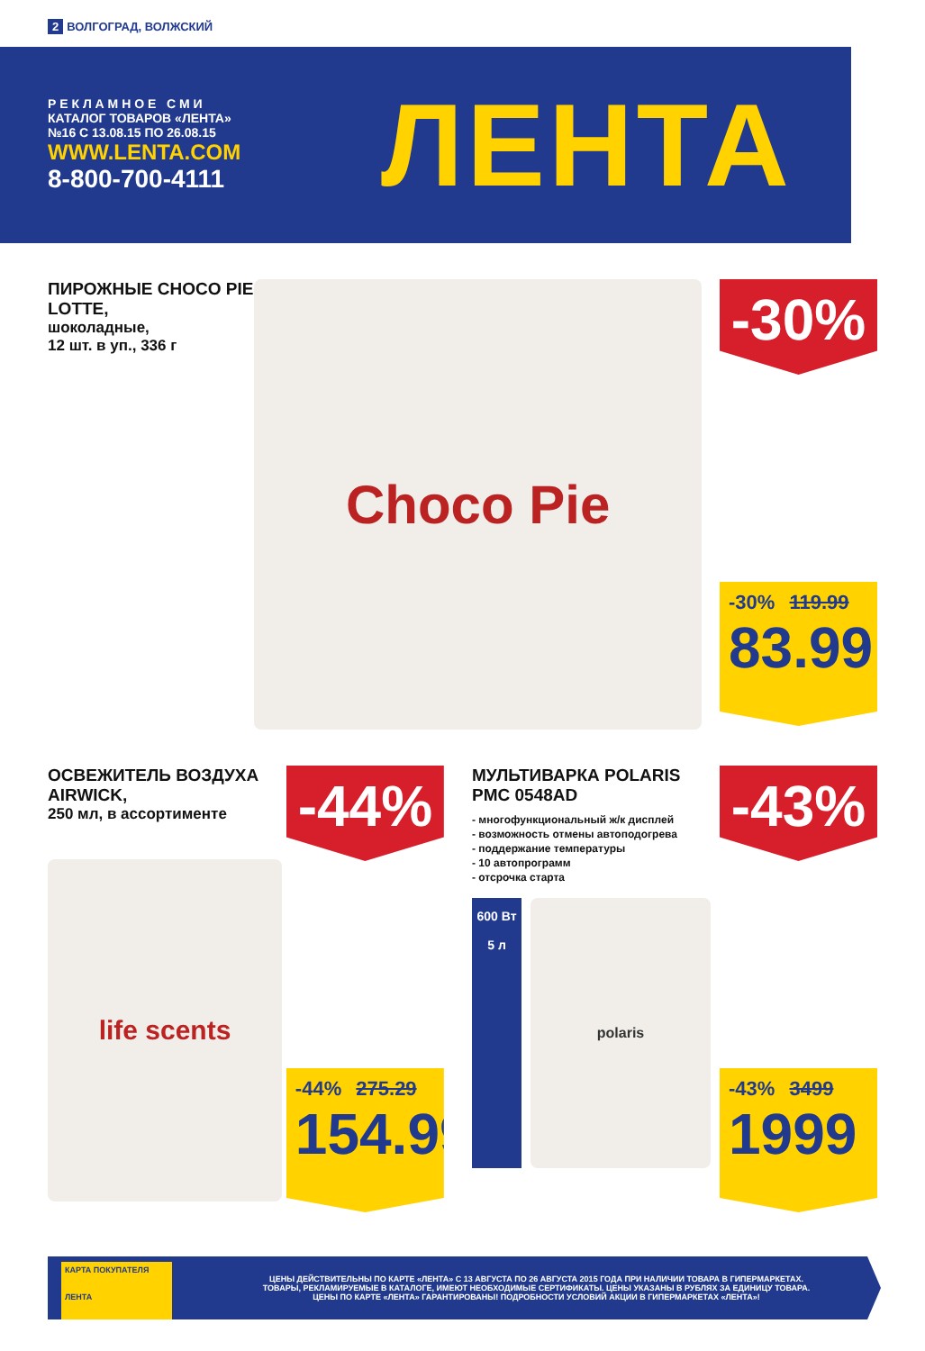2 ВОЛГОГРАД, ВОЛЖСКИЙ
Р Е К Л А М Н О Е С М И
КАТАЛОГ ТОВАРОВ «ЛЕНТА»
№16 С 13.08.15 ПО 26.08.15
WWW.LENTA.COM
8-800-700-4111
ЛЕНТА
ПИРОЖНЫЕ CHOCO PIE LOTTE,
шоколадные,
12 шт. в уп., 336 г
Choco Pie
-30%
-30% 119.99
83.99
ОСВЕЖИТЕЛЬ ВОЗДУХА AIRWICK,
250 мл, в ассортименте
life scents
-44%
-44% 275.29
154.99
МУЛЬТИВАРКА POLARIS
PMC 0548AD
- многофункциональный ж/к дисплей
- возможность отмены автоподогрева
- поддержание температуры
- 10 автопрограмм
- отсрочка старта
600 Вт
5 л
polaris
-43%
-43% 3499
1999
КАРТА ПОКУПАТЕЛЯ
ЛЕНТА
ЦЕНЫ ДЕЙСТВИТЕЛЬНЫ ПО КАРТЕ «ЛЕНТА» С 13 АВГУСТА ПО 26 АВГУСТА 2015 ГОДА ПРИ НАЛИЧИИ ТОВАРА В ГИПЕРМАРКЕТАХ.
ТОВАРЫ, РЕКЛАМИРУЕМЫЕ В КАТАЛОГЕ, ИМЕЮТ НЕОБХОДИМЫЕ СЕРТИФИКАТЫ. ЦЕНЫ УКАЗАНЫ В РУБЛЯХ ЗА ЕДИНИЦУ ТОВАРА.
ЦЕНЫ ПО КАРТЕ «ЛЕНТА» ГАРАНТИРОВАНЫ! ПОДРОБНОСТИ УСЛОВИЙ АКЦИИ В ГИПЕРМАРКЕТАХ «ЛЕНТА»!